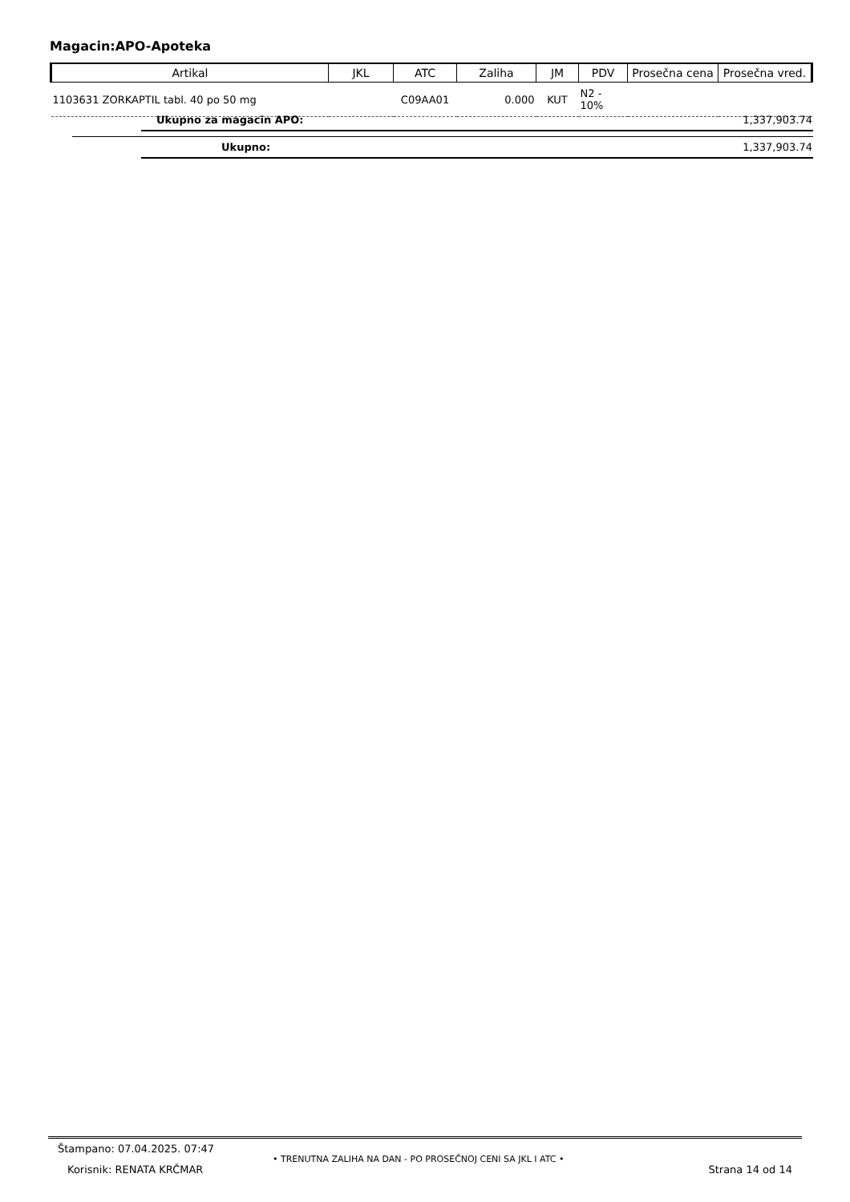Magacin:APO-Apoteka
| Artikal | JKL | ATC | Zaliha | JM | PDV | Prosečna cena | Prosečna vred. |
| --- | --- | --- | --- | --- | --- | --- | --- |
| 1103631 ZORKAPTIL tabl. 40 po 50 mg | | C09AA01 | 0.000 | KUT | N2 - 10% | | |
Ukupno za magacin APO: 1,337,903.74
Ukupno: 1,337,903.74
Štampano: 07.04.2025. 07:47
Korisnik: RENATA KRČMAR
• TRENUTNA ZALIHA NA DAN - PO PROSEČNOJ CENI SA JKL I ATC •
Strana 14 od 14